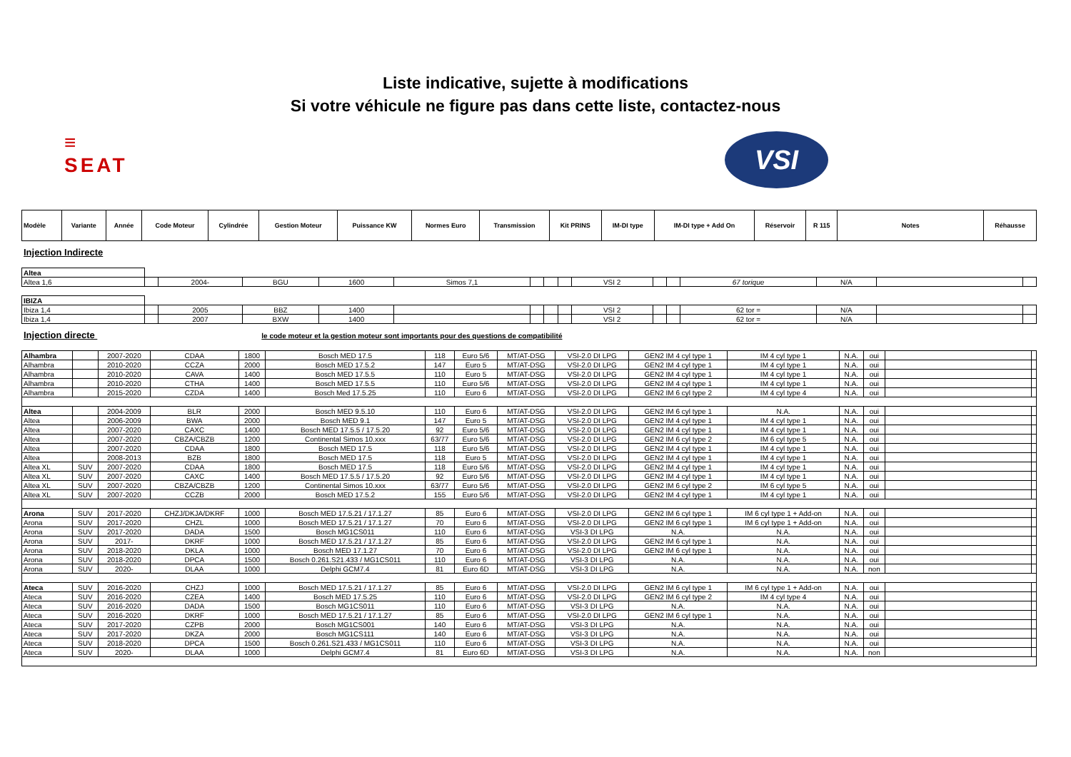Liste indicative, sujette à modifications
Si votre véhicule ne figure pas dans cette liste, contactez-nous
≡
SEAT
VSI
| Modèle | Variante | Année | Code Moteur | Cylindrée | Gestion Moteur | Puissance KW | Normes Euro | Transmission | Kit PRINS | IM-DI type | IM-DI type + Add On | Réservoir | R 115 | Notes | Réhausse |
| --- | --- | --- | --- | --- | --- | --- | --- | --- | --- | --- | --- | --- | --- | --- | --- |
Injection Indirecte
| Altea | | | | | | | | | | | | | | | |
| Altea 1,6 | | 2004- | BGU | 1600 | Simos 7,1 | | | | VSI 2 | | | 67 torique | N/A | | |
| IBIZA | | | | | | | | | | | | | | | |
| Ibiza 1,4 | | 2005 | BBZ | 1400 | | | | | VSI 2 | | | 62 tor = | N/A | | |
| Ibiza 1,4 | | 2007 | BXW | 1400 | | | | | VSI 2 | | | 62 tor = | N/A | | |
Injection directe le code moteur et la gestion moteur sont importants pour des questions de compatibilité
| Alhambra | | 2007-2020 | CDAA | 1800 | Bosch MED 17.5 | 118 | Euro 5/6 | MT/AT-DSG | VSI-2.0 DI LPG | GEN2 IM 4 cyl type 1 | IM 4 cyl type 1 | N.A. | oui | | |
| Alhambra | | 2010-2020 | CCZA | 2000 | Bosch MED 17.5.2 | 147 | Euro 5 | MT/AT-DSG | VSI-2.0 DI LPG | GEN2 IM 4 cyl type 1 | IM 4 cyl type 1 | N.A. | oui | | |
| Alhambra | | 2010-2020 | CAVA | 1400 | Bosch MED 17.5.5 | 110 | Euro 5 | MT/AT-DSG | VSI-2.0 DI LPG | GEN2 IM 4 cyl type 1 | IM 4 cyl type 1 | N.A. | oui | | |
| Alhambra | | 2010-2020 | CTHA | 1400 | Bosch MED 17.5.5 | 110 | Euro 5/6 | MT/AT-DSG | VSI-2.0 DI LPG | GEN2 IM 4 cyl type 1 | IM 4 cyl type 1 | N.A. | oui | | |
| Alhambra | | 2015-2020 | CZDA | 1400 | Bosch Med 17.5.25 | 110 | Euro 6 | MT/AT-DSG | VSI-2.0 DI LPG | GEN2 IM 6 cyl type 2 | IM 4 cyl type 4 | N.A. | oui | | |
| Altea | | 2004-2009 | BLR | 2000 | Bosch MED 9.5.10 | 110 | Euro 6 | MT/AT-DSG | VSI-2.0 DI LPG | GEN2 IM 6 cyl type 1 | N.A. | N.A. | oui | | |
| Altea | | 2006-2009 | BWA | 2000 | Bosch MED 9.1 | 147 | Euro 5 | MT/AT-DSG | VSI-2.0 DI LPG | GEN2 IM 4 cyl type 1 | IM 4 cyl type 1 | N.A. | oui | | |
| Altea | | 2007-2020 | CAXC | 1400 | Bosch MED 17.5.5 / 17.5.20 | 92 | Euro 5/6 | MT/AT-DSG | VSI-2.0 DI LPG | GEN2 IM 4 cyl type 1 | IM 4 cyl type 1 | N.A. | oui | | |
| Altea | | 2007-2020 | CBZA/CBZB | 1200 | Continental Simos 10.xxx | 63/77 | Euro 5/6 | MT/AT-DSG | VSI-2.0 DI LPG | GEN2 IM 6 cyl type 2 | IM 6 cyl type 5 | N.A. | oui | | |
| Altea | | 2007-2020 | CDAA | 1800 | Bosch MED 17.5 | 118 | Euro 5/6 | MT/AT-DSG | VSI-2.0 DI LPG | GEN2 IM 4 cyl type 1 | IM 4 cyl type 1 | N.A. | oui | | |
| Altea | | 2008-2013 | BZB | 1800 | Bosch MED 17.5 | 118 | Euro 5 | MT/AT-DSG | VSI-2.0 DI LPG | GEN2 IM 4 cyl type 1 | IM 4 cyl type 1 | N.A. | oui | | |
| Altea XL | SUV | 2007-2020 | CDAA | 1800 | Bosch MED 17.5 | 118 | Euro 5/6 | MT/AT-DSG | VSI-2.0 DI LPG | GEN2 IM 4 cyl type 1 | IM 4 cyl type 1 | N.A. | oui | | |
| Altea XL | SUV | 2007-2020 | CAXC | 1400 | Bosch MED 17.5.5 / 17.5.20 | 92 | Euro 5/6 | MT/AT-DSG | VSI-2.0 DI LPG | GEN2 IM 4 cyl type 1 | IM 4 cyl type 1 | N.A. | oui | | |
| Altea XL | SUV | 2007-2020 | CBZA/CBZB | 1200 | Continental Simos 10.xxx | 63/77 | Euro 5/6 | MT/AT-DSG | VSI-2.0 DI LPG | GEN2 IM 6 cyl type 2 | IM 6 cyl type 5 | N.A. | oui | | |
| Altea XL | SUV | 2007-2020 | CCZB | 2000 | Bosch MED 17.5.2 | 155 | Euro 5/6 | MT/AT-DSG | VSI-2.0 DI LPG | GEN2 IM 4 cyl type 1 | IM 4 cyl type 1 | N.A. | oui | | |
| Arona | SUV | 2017-2020 | CHZJ/DKJA/DKRF | 1000 | Bosch MED 17.5.21 / 17.1.27 | 85 | Euro 6 | MT/AT-DSG | VSI-2.0 DI LPG | GEN2 IM 6 cyl type 1 | IM 6 cyl type 1 + Add-on | N.A. | oui | | |
| Arona | SUV | 2017-2020 | CHZL | 1000 | Bosch MED 17.5.21 / 17.1.27 | 70 | Euro 6 | MT/AT-DSG | VSI-2.0 DI LPG | GEN2 IM 6 cyl type 1 | IM 6 cyl type 1 + Add-on | N.A. | oui | | |
| Arona | SUV | 2017-2020 | DADA | 1500 | Bosch MG1CS011 | 110 | Euro 6 | MT/AT-DSG | VSI-3 DI LPG | N.A. | N.A. | N.A. | oui | | |
| Arona | SUV | 2017- | DKRF | 1000 | Bosch MED 17.5.21 / 17.1.27 | 85 | Euro 6 | MT/AT-DSG | VSI-2.0 DI LPG | GEN2 IM 6 cyl type 1 | N.A. | N.A. | oui | | |
| Arona | SUV | 2018-2020 | DKLA | 1000 | Bosch MED 17.1.27 | 70 | Euro 6 | MT/AT-DSG | VSI-2.0 DI LPG | GEN2 IM 6 cyl type 1 | N.A. | N.A. | oui | | |
| Arona | SUV | 2018-2020 | DPCA | 1500 | Bosch 0.261.S21.433 / MG1CS011 | 110 | Euro 6 | MT/AT-DSG | VSI-3 DI LPG | N.A. | N.A. | N.A. | oui | | |
| Arona | SUV | 2020- | DLAA | 1000 | Delphi GCM7.4 | 81 | Euro 6D | MT/AT-DSG | VSI-3 DI LPG | N.A. | N.A. | N.A. | non | | |
| Ateca | SUV | 2016-2020 | CHZJ | 1000 | Bosch MED 17.5.21 / 17.1.27 | 85 | Euro 6 | MT/AT-DSG | VSI-2.0 DI LPG | GEN2 IM 6 cyl type 1 | IM 6 cyl type 1 + Add-on | N.A. | oui | | |
| Ateca | SUV | 2016-2020 | CZEA | 1400 | Bosch MED 17.5.25 | 110 | Euro 6 | MT/AT-DSG | VSI-2.0 DI LPG | GEN2 IM 6 cyl type 2 | IM 4 cyl type 4 | N.A. | oui | | |
| Ateca | SUV | 2016-2020 | DADA | 1500 | Bosch MG1CS011 | 110 | Euro 6 | MT/AT-DSG | VSI-3 DI LPG | N.A. | N.A. | N.A. | oui | | |
| Ateca | SUV | 2016-2020 | DKRF | 1000 | Bosch MED 17.5.21 / 17.1.27 | 85 | Euro 6 | MT/AT-DSG | VSI-2.0 DI LPG | GEN2 IM 6 cyl type 1 | N.A. | N.A. | oui | | |
| Ateca | SUV | 2017-2020 | CZPB | 2000 | Bosch MG1CS001 | 140 | Euro 6 | MT/AT-DSG | VSI-3 DI LPG | N.A. | N.A. | N.A. | oui | | |
| Ateca | SUV | 2017-2020 | DKZA | 2000 | Bosch MG1CS111 | 140 | Euro 6 | MT/AT-DSG | VSI-3 DI LPG | N.A. | N.A. | N.A. | oui | | |
| Ateca | SUV | 2018-2020 | DPCA | 1500 | Bosch 0.261.S21.433 / MG1CS011 | 110 | Euro 6 | MT/AT-DSG | VSI-3 DI LPG | N.A. | N.A. | N.A. | oui | | |
| Ateca | SUV | 2020- | DLAA | 1000 | Delphi GCM7.4 | 81 | Euro 6D | MT/AT-DSG | VSI-3 DI LPG | N.A. | N.A. | N.A. | non | | |